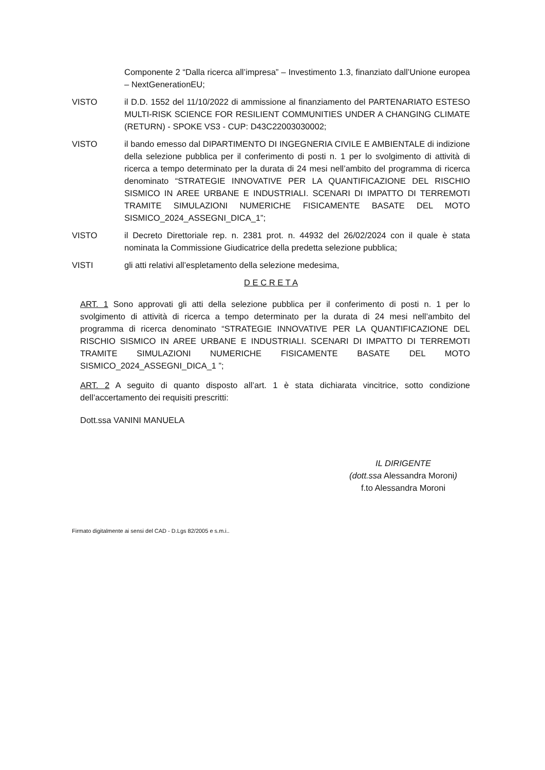Componente 2 “Dalla ricerca all’impresa” – Investimento 1.3, finanziato dall’Unione europea – NextGenerationEU;
VISTO il D.D. 1552 del 11/10/2022 di ammissione al finanziamento del PARTENARIATO ESTESO MULTI-RISK SCIENCE FOR RESILIENT COMMUNITIES UNDER A CHANGING CLIMATE (RETURN) - SPOKE VS3 - CUP: D43C22003030002;
VISTO il bando emesso dal DIPARTIMENTO DI INGEGNERIA CIVILE E AMBIENTALE di indizione della selezione pubblica per il conferimento di posti n. 1 per lo svolgimento di attività di ricerca a tempo determinato per la durata di 24 mesi nell’ambito del programma di ricerca denominato “STRATEGIE INNOVATIVE PER LA QUANTIFICAZIONE DEL RISCHIO SISMICO IN AREE URBANE E INDUSTRIALI. SCENARI DI IMPATTO DI TERREMOTI TRAMITE SIMULAZIONI NUMERICHE FISICAMENTE BASATE DEL MOTO SISMICO_2024_ASSEGNI_DICA_1”;
VISTO il Decreto Direttoriale rep. n. 2381 prot. n. 44932 del 26/02/2024 con il quale è stata nominata la Commissione Giudicatrice della predetta selezione pubblica;
VISTI gli atti relativi all’espletamento della selezione medesima,
D E C R E T A
ART. 1 Sono approvati gli atti della selezione pubblica per il conferimento di posti n. 1 per lo svolgimento di attività di ricerca a tempo determinato per la durata di 24 mesi nell’ambito del programma di ricerca denominato “STRATEGIE INNOVATIVE PER LA QUANTIFICAZIONE DEL RISCHIO SISMICO IN AREE URBANE E INDUSTRIALI. SCENARI DI IMPATTO DI TERREMOTI TRAMITE SIMULAZIONI NUMERICHE FISICAMENTE BASATE DEL MOTO SISMICO_2024_ASSEGNI_DICA_1 ”;
ART. 2 A seguito di quanto disposto all’art. 1 è stata dichiarata vincitrice, sotto condizione dell’accertamento dei requisiti prescritti:
Dott.ssa VANINI MANUELA
IL DIRIGENTE
(dott.ssa Alessandra Moroni)
f.to Alessandra Moroni
Firmato digitalmente ai sensi del CAD - D.Lgs 82/2005 e s.m.i..